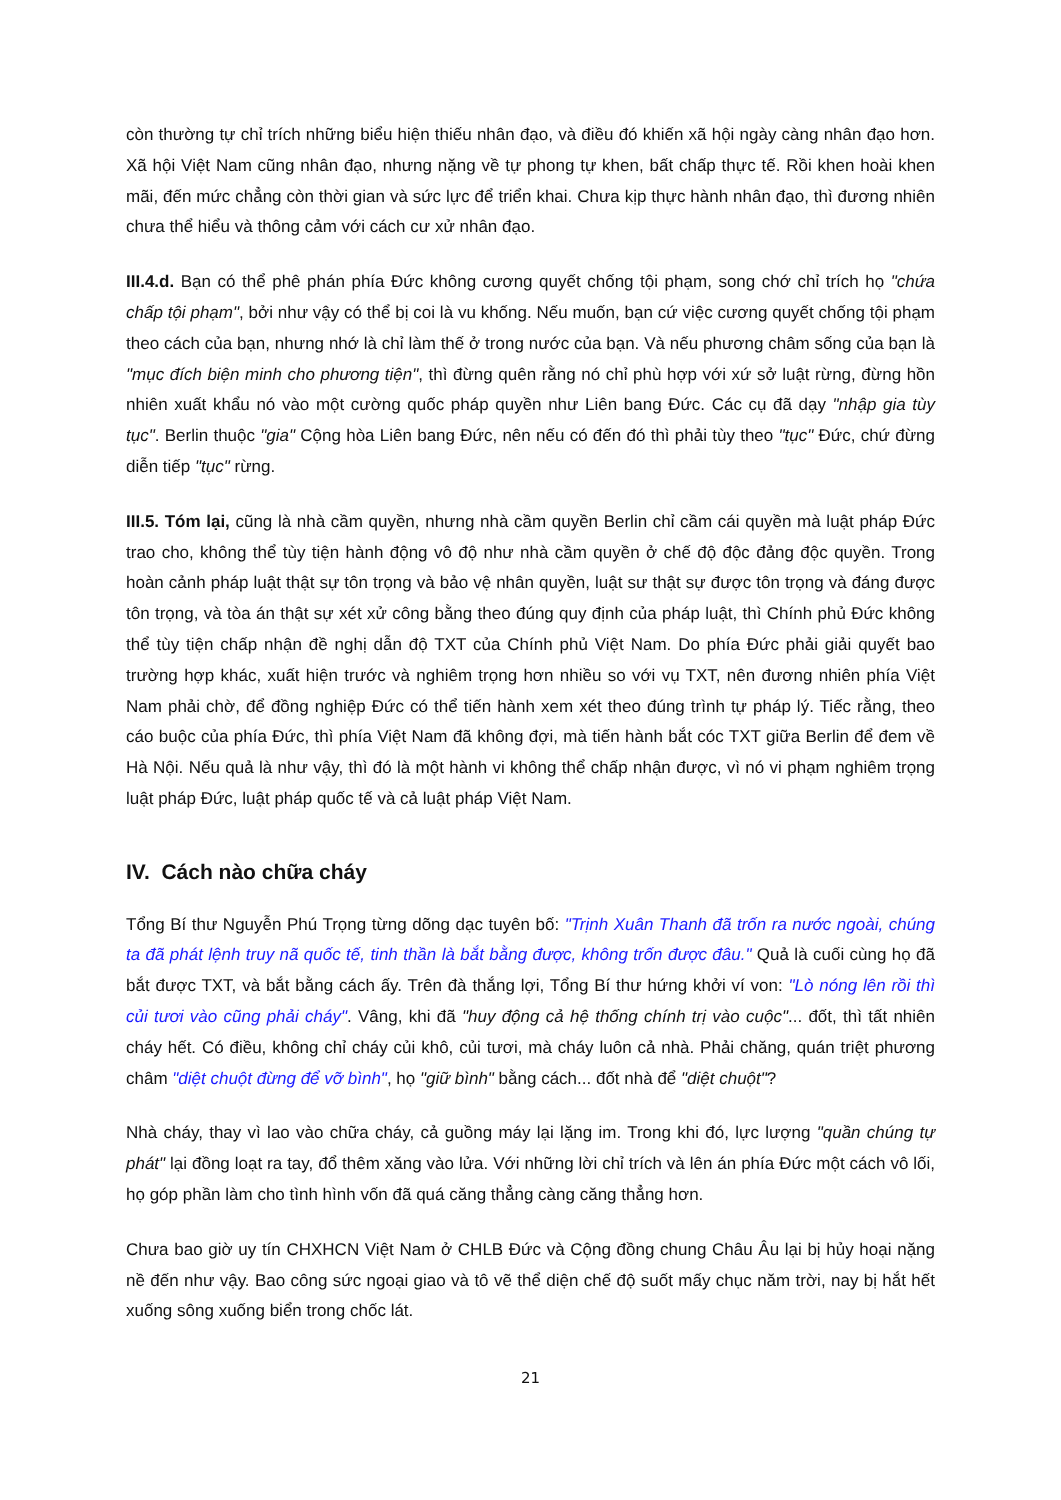còn thường tự chỉ trích những biểu hiện thiếu nhân đạo, và điều đó khiến xã hội ngày càng nhân đạo hơn. Xã hội Việt Nam cũng nhân đạo, nhưng nặng về tự phong tự khen, bất chấp thực tế. Rồi khen hoài khen mãi, đến mức chẳng còn thời gian và sức lực để triển khai. Chưa kịp thực hành nhân đạo, thì đương nhiên chưa thể hiểu và thông cảm với cách cư xử nhân đạo.
III.4.d. Bạn có thể phê phán phía Đức không cương quyết chống tội phạm, song chớ chỉ trích họ "chứa chấp tội phạm", bởi như vậy có thể bị coi là vu khống. Nếu muốn, bạn cứ việc cương quyết chống tội phạm theo cách của bạn, nhưng nhớ là chỉ làm thế ở trong nước của bạn. Và nếu phương châm sống của bạn là "mục đích biện minh cho phương tiện", thì đừng quên rằng nó chỉ phù hợp với xứ sở luật rừng, đừng hồn nhiên xuất khẩu nó vào một cường quốc pháp quyền như Liên bang Đức. Các cụ đã dạy "nhập gia tùy tục". Berlin thuộc "gia" Cộng hòa Liên bang Đức, nên nếu có đến đó thì phải tùy theo "tục" Đức, chứ đừng diễn tiếp "tục" rừng.
III.5. Tóm lại, cũng là nhà cầm quyền, nhưng nhà cầm quyền Berlin chỉ cầm cái quyền mà luật pháp Đức trao cho, không thể tùy tiện hành động vô độ như nhà cầm quyền ở chế độ độc đảng độc quyền. Trong hoàn cảnh pháp luật thật sự tôn trọng và bảo vệ nhân quyền, luật sư thật sự được tôn trọng và đáng được tôn trọng, và tòa án thật sự xét xử công bằng theo đúng quy định của pháp luật, thì Chính phủ Đức không thể tùy tiện chấp nhận đề nghị dẫn độ TXT của Chính phủ Việt Nam. Do phía Đức phải giải quyết bao trường hợp khác, xuất hiện trước và nghiêm trọng hơn nhiều so với vụ TXT, nên đương nhiên phía Việt Nam phải chờ, để đồng nghiệp Đức có thể tiến hành xem xét theo đúng trình tự pháp lý. Tiếc rằng, theo cáo buộc của phía Đức, thì phía Việt Nam đã không đợi, mà tiến hành bắt cóc TXT giữa Berlin để đem về Hà Nội. Nếu quả là như vậy, thì đó là một hành vi không thể chấp nhận được, vì nó vi phạm nghiêm trọng luật pháp Đức, luật pháp quốc tế và cả luật pháp Việt Nam.
IV. Cách nào chữa cháy
Tổng Bí thư Nguyễn Phú Trọng từng dõng dạc tuyên bố: "Trịnh Xuân Thanh đã trốn ra nước ngoài, chúng ta đã phát lệnh truy nã quốc tế, tinh thần là bắt bằng được, không trốn được đâu." Quả là cuối cùng họ đã bắt được TXT, và bắt bằng cách ấy. Trên đà thắng lợi, Tổng Bí thư hứng khởi ví von: "Lò nóng lên rồi thì củi tươi vào cũng phải cháy". Vâng, khi đã "huy động cả hệ thống chính trị vào cuộc"... đốt, thì tất nhiên cháy hết. Có điều, không chỉ cháy củi khô, củi tươi, mà cháy luôn cả nhà. Phải chăng, quán triệt phương châm "diệt chuột đừng để vỡ bình", họ "giữ bình" bằng cách... đốt nhà để "diệt chuột"?
Nhà cháy, thay vì lao vào chữa cháy, cả guồng máy lại lặng im. Trong khi đó, lực lượng "quần chúng tự phát" lại đồng loạt ra tay, đổ thêm xăng vào lửa. Với những lời chỉ trích và lên án phía Đức một cách vô lối, họ góp phần làm cho tình hình vốn đã quá căng thẳng càng căng thẳng hơn.
Chưa bao giờ uy tín CHXHCN Việt Nam ở CHLB Đức và Cộng đồng chung Châu Âu lại bị hủy hoại nặng nề đến như vậy. Bao công sức ngoại giao và tô vẽ thể diện chế độ suốt mấy chục năm trời, nay bị hắt hết xuống sông xuống biển trong chốc lát.
21